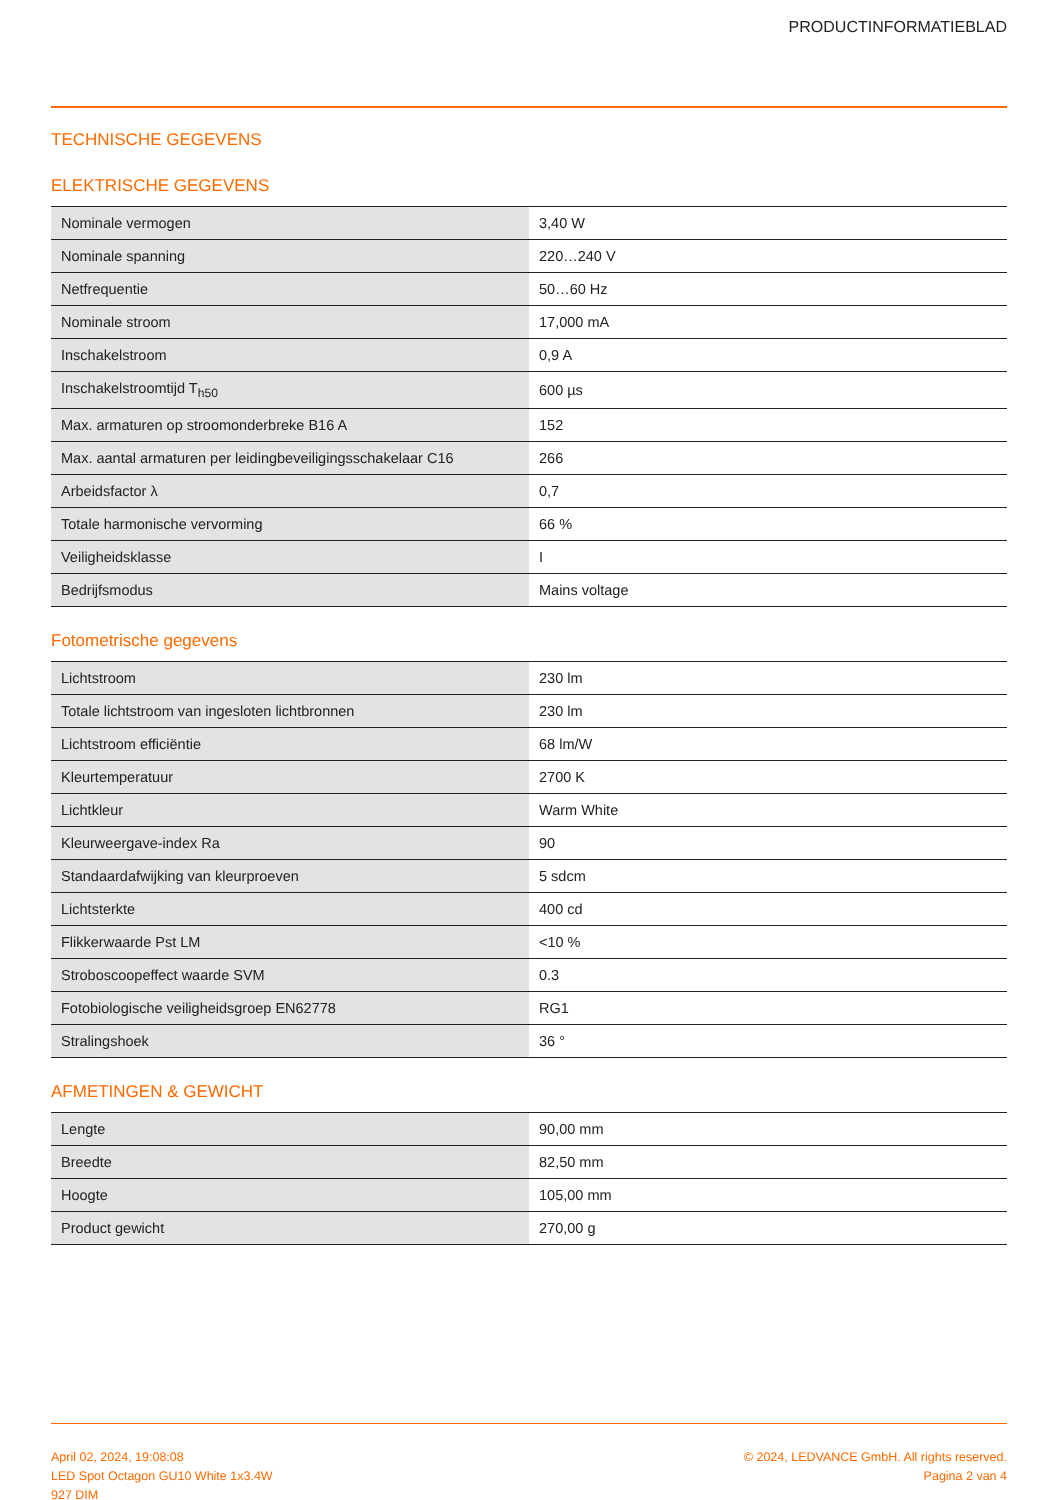PRODUCTINFORMATIEBLAD
TECHNISCHE GEGEVENS
ELEKTRISCHE GEGEVENS
| Nominale vermogen | 3,40 W |
| Nominale spanning | 220…240 V |
| Netfrequentie | 50…60 Hz |
| Nominale stroom | 17,000 mA |
| Inschakelstroom | 0,9 A |
| Inschakelstroomtijd T<sub>h50</sub> | 600 µs |
| Max. armaturen op stroomonderbreke B16 A | 152 |
| Max. aantal armaturen per leidingbeveiligingsschakelaar C16 | 266 |
| Arbeidsfactor λ | 0,7 |
| Totale harmonische vervorming | 66 % |
| Veiligheidsklasse | I |
| Bedrijfsmodus | Mains voltage |
Fotometrische gegevens
| Lichtstroom | 230 lm |
| Totale lichtstroom van ingesloten lichtbronnen | 230 lm |
| Lichtstroom efficiëntie | 68 lm/W |
| Kleurtemperatuur | 2700 K |
| Lichtkleur | Warm White |
| Kleurweergave-index Ra | 90 |
| Standaardafwijking van kleurproeven | 5 sdcm |
| Lichtsterkte | 400 cd |
| Flikkerwaarde Pst LM | <10 % |
| Stroboscoopeffect waarde SVM | 0.3 |
| Fotobiologische veiligheidsgroep EN62778 | RG1 |
| Stralingshoek | 36 ° |
AFMETINGEN & GEWICHT
| Lengte | 90,00 mm |
| Breedte | 82,50 mm |
| Hoogte | 105,00 mm |
| Product gewicht | 270,00 g |
April 02, 2024, 19:08:08
LED Spot Octagon GU10 White 1x3.4W
927 DIM
© 2024, LEDVANCE GmbH. All rights reserved.
Pagina 2 van 4